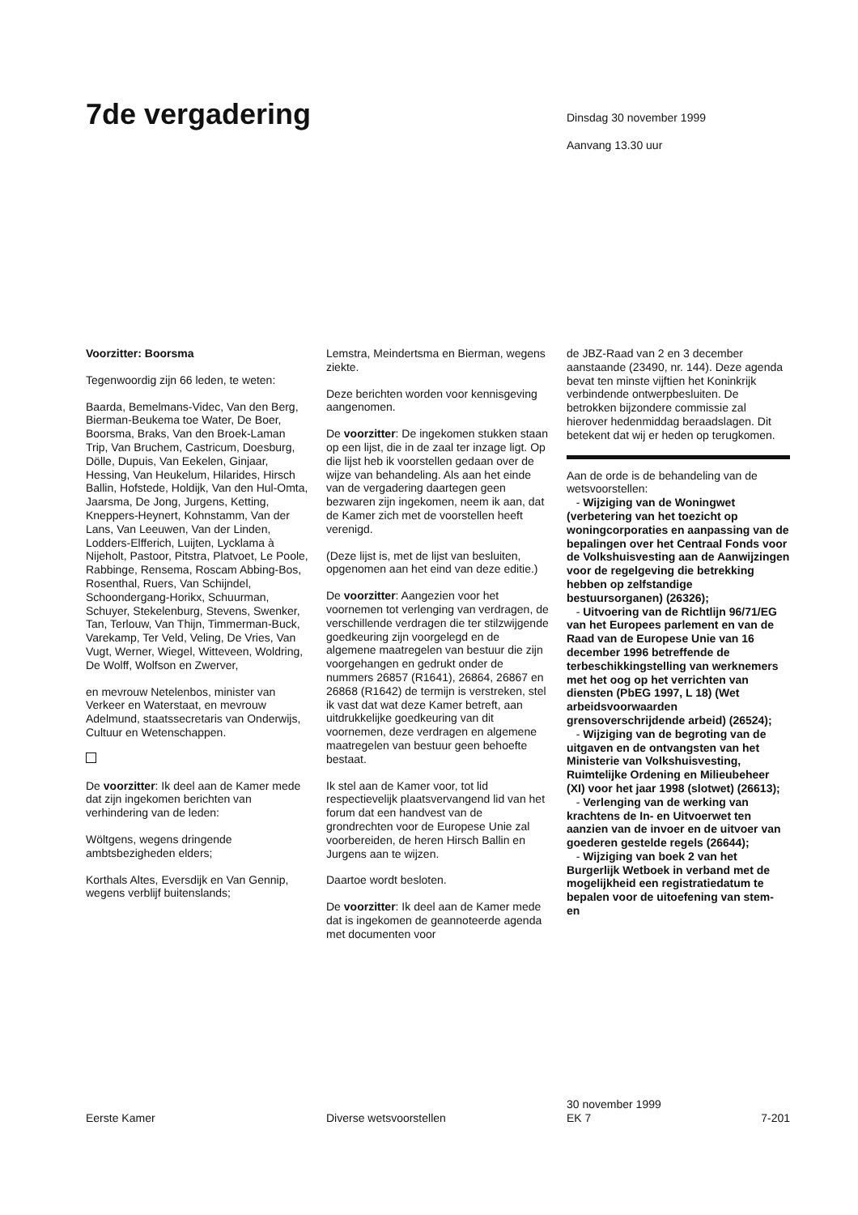7de vergadering
Dinsdag 30 november 1999
Aanvang 13.30 uur
Voorzitter: Boorsma
Tegenwoordig zijn 66 leden, te weten:
Baarda, Bemelmans-Videc, Van den Berg, Bierman-Beukema toe Water, De Boer, Boorsma, Braks, Van den Broek-Laman Trip, Van Bruchem, Castricum, Doesburg, Dölle, Dupuis, Van Eekelen, Ginjaar, Hessing, Van Heukelum, Hilarides, Hirsch Ballin, Hofstede, Holdijk, Van den Hul-Omta, Jaarsma, De Jong, Jurgens, Ketting, Kneppers-Heynert, Kohnstamm, Van der Lans, Van Leeuwen, Van der Linden, Lodders-Elfferich, Luijten, Lycklama à Nijeholt, Pastoor, Pitstra, Platvoet, Le Poole, Rabbinge, Rensema, Roscam Abbing-Bos, Rosenthal, Ruers, Van Schijndel, Schoondergang-Horikx, Schuurman, Schuyer, Stekelenburg, Stevens, Swenker, Tan, Terlouw, Van Thijn, Timmerman-Buck, Varekamp, Ter Veld, Veling, De Vries, Van Vugt, Werner, Wiegel, Witteveen, Woldring, De Wolff, Wolfson en Zwerver,
en mevrouw Netelenbos, minister van Verkeer en Waterstaat, en mevrouw Adelmund, staatssecretaris van Onderwijs, Cultuur en Wetenschappen.
De voorzitter: Ik deel aan de Kamer mede dat zijn ingekomen berichten van verhindering van de leden:
Wöltgens, wegens dringende ambtsbezigheden elders;
Korthals Altes, Eversdijk en Van Gennip, wegens verblijf buitenslands;
Lemstra, Meindertsma en Bierman, wegens ziekte.
Deze berichten worden voor kennisgeving aangenomen.
De voorzitter: De ingekomen stukken staan op een lijst, die in de zaal ter inzage ligt. Op die lijst heb ik voorstellen gedaan over de wijze van behandeling. Als aan het einde van de vergadering daartegen geen bezwaren zijn ingekomen, neem ik aan, dat de Kamer zich met de voorstellen heeft verenigd.
(Deze lijst is, met de lijst van besluiten, opgenomen aan het eind van deze editie.)
De voorzitter: Aangezien voor het voornemen tot verlenging van verdragen, de verschillende verdragen die ter stilzwijgende goedkeuring zijn voorgelegd en de algemene maatregelen van bestuur die zijn voorgehangen en gedrukt onder de nummers 26857 (R1641), 26864, 26867 en 26868 (R1642) de termijn is verstreken, stel ik vast dat wat deze Kamer betreft, aan uitdrukkelijke goedkeuring van dit voornemen, deze verdragen en algemene maatregelen van bestuur geen behoefte bestaat.
Ik stel aan de Kamer voor, tot lid respectievelijk plaatsvervangend lid van het forum dat een handvest van de grondrechten voor de Europese Unie zal voorbereiden, de heren Hirsch Ballin en Jurgens aan te wijzen.
Daartoe wordt besloten.
De voorzitter: Ik deel aan de Kamer mede dat is ingekomen de geannoteerde agenda met documenten voor
de JBZ-Raad van 2 en 3 december aanstaande (23490, nr. 144). Deze agenda bevat ten minste vijftien het Koninkrijk verbindende ontwerpbesluiten. De betrokken bijzondere commissie zal hierover hedenmiddag beraadslagen. Dit betekent dat wij er heden op terugkomen.
Aan de orde is de behandeling van de wetsvoorstellen:
- Wijziging van de Woningwet (verbetering van het toezicht op woningcorporaties en aanpassing van de bepalingen over het Centraal Fonds voor de Volkshuisvesting aan de Aanwijzingen voor de regelgeving die betrekking hebben op zelfstandige bestuursorganen) (26326);
- Uitvoering van de Richtlijn 96/71/EG van het Europees parlement en van de Raad van de Europese Unie van 16 december 1996 betreffende de terbeschikkingstelling van werknemers met het oog op het verrichten van diensten (PbEG 1997, L 18) (Wet arbeidsvoorwaarden grensoverschrijdende arbeid) (26524);
- Wijziging van de begroting van de uitgaven en de ontvangsten van het Ministerie van Volkshuisvesting, Ruimtelijke Ordening en Milieubeheer (XI) voor het jaar 1998 (slotwet) (26613);
- Verlenging van de werking van krachtens de In- en Uitvoerwet ten aanzien van de invoer en de uitvoer van goederen gestelde regels (26644);
- Wijziging van boek 2 van het Burgerlijk Wetboek in verband met de mogelijkheid een registratiedatum te bepalen voor de uitoefening van stem- en
Eerste Kamer Diverse wetsvoorstellen
30 november 1999
EK 7
7-201